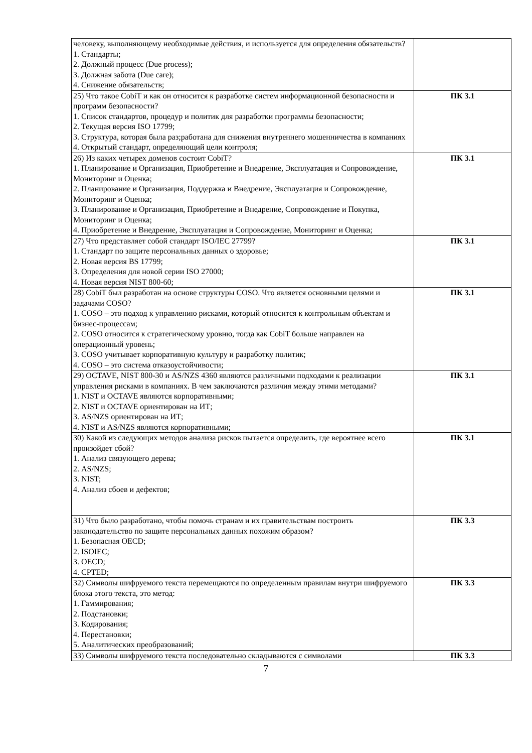| человеку, выполняющему необходимые действия, и используется для определения обязательств? 1. Стандарты; 2. Должный процесс (Due process); 3. Должная забота (Due care); 4. Снижение обязательств; | |
| 25) Что такое CobiT и как он относится к разработке систем информационной безопасности и программ безопасности? 1. Список стандартов, процедур и политик для разработки программы безопасности; 2. Текущая версия ISO 17799; 3. Структура, которая была раз;работана для снижения внутреннего мошенничества в компаниях 4. Открытый стандарт, определяющий цели контроля; | ПК 3.1 |
| 26) Из каких четырех доменов состоит CobiT? 1. Планирование и Организация, Приобретение и Внедрение, Эксплуатация и Сопровождение, Мониторинг и Оценка; 2. Планирование и Организация, Поддержка и Внедрение, Эксплуатация и Сопровождение, Мониторинг и Оценка; 3. Планирование и Организация, Приобретение и Внедрение, Сопровождение и Покупка, Мониторинг и Оценка; 4. Приобретение и Внедрение, Эксплуатация и Сопровождение, Мониторинг и Оценка; | ПК 3.1 |
| 27) Что представляет собой стандарт ISO/IEC 27799? 1. Стандарт по защите персональных данных о здоровье; 2. Новая версия BS 17799; 3. Определения для новой серии ISO 27000; 4. Новая версия NIST 800-60; | ПК 3.1 |
| 28) CobiT был разработан на основе структуры COSO. Что является основными целями и задачами COSO? 1. COSO – это подход к управлению рисками, который относится к контрольным объектам и бизнес-процессам; 2. COSO относится к стратегическому уровню, тогда как CobiT больше направлен на операционный уровень; 3. COSO учитывает корпоративную культуру и разработку политик; 4. COSO – это система отказоустойчивости; | ПК 3.1 |
| 29) OCTAVE, NIST 800-30 и AS/NZS 4360 являются различными подходами к реализации управления рисками в компаниях. В чем заключаются различия между этими методами? 1. NIST и OCTAVE являются корпоративными; 2. NIST и OCTAVE ориентирован на ИТ; 3. AS/NZS ориентирован на ИТ; 4. NIST и AS/NZS являются корпоративными; | ПК 3.1 |
| 30) Какой из следующих методов анализа рисков пытается определить, где вероятнее всего произойдет сбой? 1. Анализ связующего дерева; 2. AS/NZS; 3. NIST; 4. Анализ сбоев и дефектов; | ПК 3.1 |
| 31) Что было разработано, чтобы помочь странам и их правительствам построить законодательство по защите персональных данных похожим образом? 1. Безопасная OECD; 2. ISOIEC; 3. OECD; 4. CPTED; | ПК 3.3 |
| 32) Символы шифруемого текста перемещаются по определенным правилам внутри шифруемого блока этого текста, это метод: 1. Гаммирования; 2. Подстановки; 3. Кодирования; 4. Перестановки; 5. Аналитических преобразований; | ПК 3.3 |
| 33) Символы шифруемого текста последовательно складываются с символами | ПК 3.3 |
7